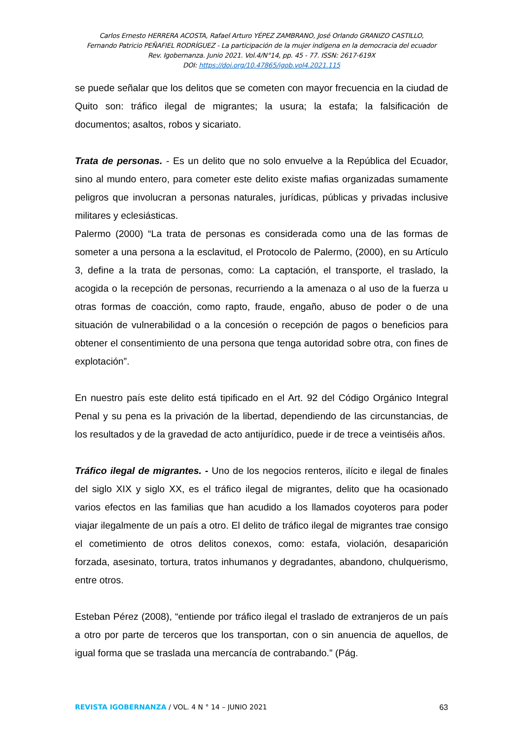Carlos Ernesto HERRERA ACOSTA, Rafael Arturo YÉPEZ ZAMBRANO, José Orlando GRANIZO CASTILLO,
Fernando Patricio PEÑAFIEL RODRÍGUEZ - La participación de la mujer indígena en la democracia del ecuador
Rev. Igobernanza. Junio 2021. Vol.4/N°14, pp. 45 - 77. ISSN: 2617-619X
DOI: https://doi.org/10.47865/igob.vol4.2021.115
se puede señalar que los delitos que se cometen con mayor frecuencia en la ciudad de Quito son: tráfico ilegal de migrantes; la usura; la estafa; la falsificación de documentos; asaltos, robos y sicariato.
Trata de personas. - Es un delito que no solo envuelve a la República del Ecuador, sino al mundo entero, para cometer este delito existe mafias organizadas sumamente peligros que involucran a personas naturales, jurídicas, públicas y privadas inclusive militares y eclesiásticas.
Palermo (2000) “La trata de personas es considerada como una de las formas de someter a una persona a la esclavitud, el Protocolo de Palermo, (2000), en su Artículo 3, define a la trata de personas, como: La captación, el transporte, el traslado, la acogida o la recepción de personas, recurriendo a la amenaza o al uso de la fuerza u otras formas de coacción, como rapto, fraude, engaño, abuso de poder o de una situación de vulnerabilidad o a la concesión o recepción de pagos o beneficios para obtener el consentimiento de una persona que tenga autoridad sobre otra, con fines de explotación”.
En nuestro país este delito está tipificado en el Art. 92 del Código Orgánico Integral Penal y su pena es la privación de la libertad, dependiendo de las circunstancias, de los resultados y de la gravedad de acto antijurídico, puede ir de trece a veintiséis años.
Tráfico ilegal de migrantes. - Uno de los negocios renteros, ilícito e ilegal de finales del siglo XIX y siglo XX, es el tráfico ilegal de migrantes, delito que ha ocasionado varios efectos en las familias que han acudido a los llamados coyoteros para poder viajar ilegalmente de un país a otro. El delito de tráfico ilegal de migrantes trae consigo el cometimiento de otros delitos conexos, como: estafa, violación, desaparición forzada, asesinato, tortura, tratos inhumanos y degradantes, abandono, chulquerismo, entre otros.
Esteban Pérez (2008), “entiende por tráfico ilegal el traslado de extranjeros de un país a otro por parte de terceros que los transportan, con o sin anuencia de aquellos, de igual forma que se traslada una mercancía de contrabando.” (Pág.
REVISTA IGOBERNANZA / VOL. 4 N ° 14 – JUNIO 2021 63